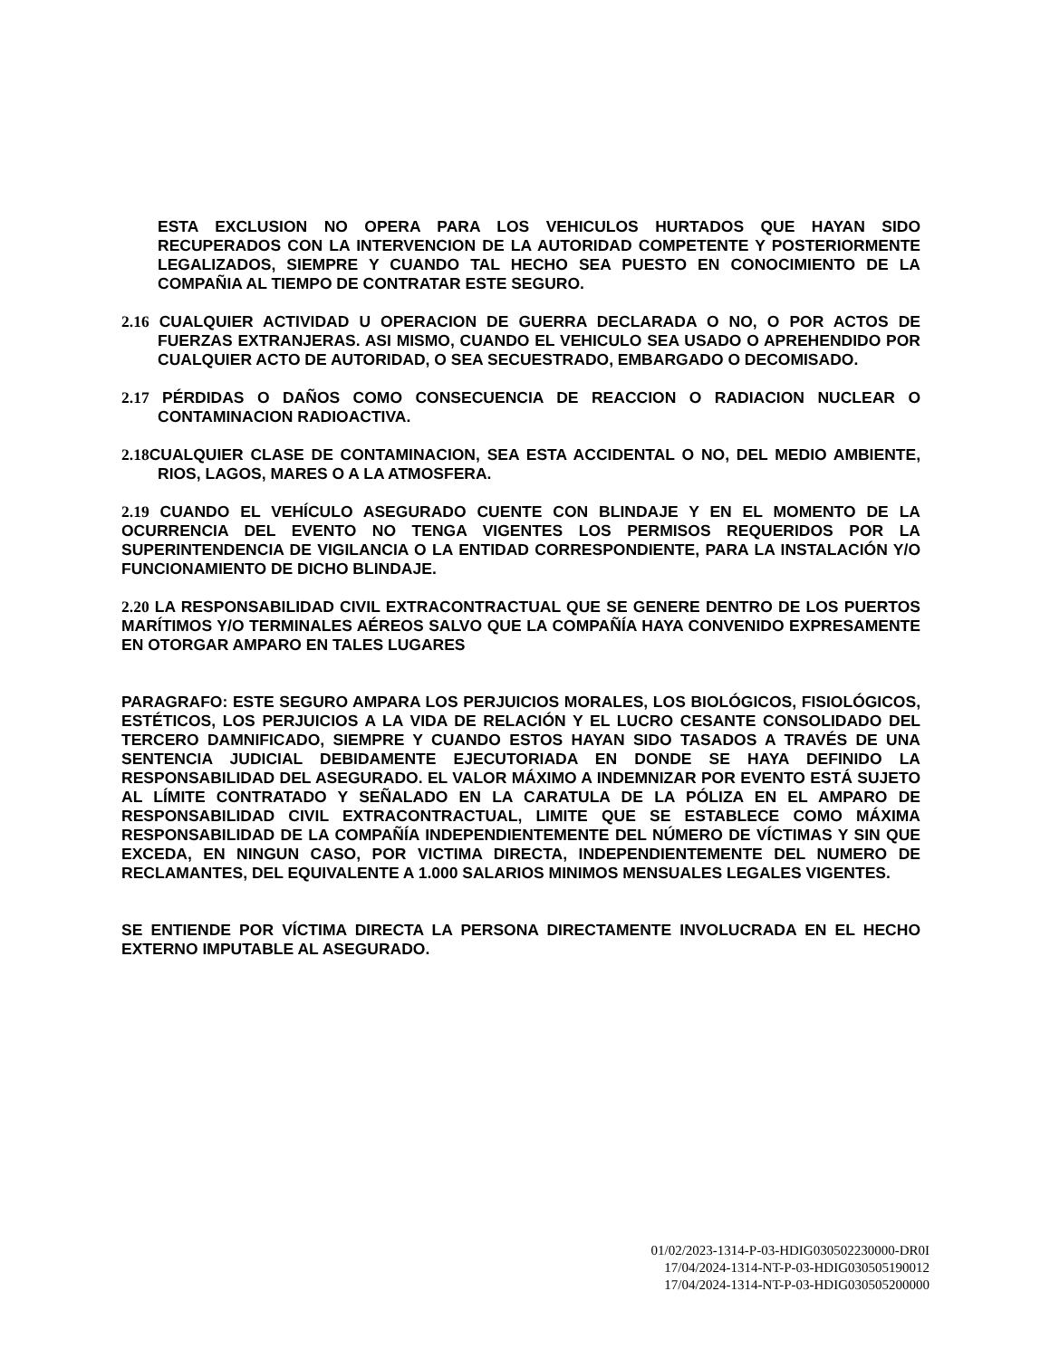ESTA EXCLUSION NO OPERA PARA LOS VEHICULOS HURTADOS QUE HAYAN SIDO RECUPERADOS CON LA INTERVENCION DE LA AUTORIDAD COMPETENTE Y POSTERIORMENTE LEGALIZADOS, SIEMPRE Y CUANDO TAL HECHO SEA PUESTO EN CONOCIMIENTO DE LA COMPAÑIA AL TIEMPO DE CONTRATAR ESTE SEGURO.
2.16 CUALQUIER ACTIVIDAD U OPERACION DE GUERRA DECLARADA O NO, O POR ACTOS DE FUERZAS EXTRANJERAS. ASI MISMO, CUANDO EL VEHICULO SEA USADO O APREHENDIDO POR CUALQUIER ACTO DE AUTORIDAD, O SEA SECUESTRADO, EMBARGADO O DECOMISADO.
2.17 PÉRDIDAS O DAÑOS COMO CONSECUENCIA DE REACCION O RADIACION NUCLEAR O CONTAMINACION RADIOACTIVA.
2.18 CUALQUIER CLASE DE CONTAMINACION, SEA ESTA ACCIDENTAL O NO, DEL MEDIO AMBIENTE, RIOS, LAGOS, MARES O A LA ATMOSFERA.
2.19 CUANDO EL VEHÍCULO ASEGURADO CUENTE CON BLINDAJE Y EN EL MOMENTO DE LA OCURRENCIA DEL EVENTO NO TENGA VIGENTES LOS PERMISOS REQUERIDOS POR LA SUPERINTENDENCIA DE VIGILANCIA O LA ENTIDAD CORRESPONDIENTE, PARA LA INSTALACIÓN Y/O FUNCIONAMIENTO DE DICHO BLINDAJE.
2.20 LA RESPONSABILIDAD CIVIL EXTRACONTRACTUAL QUE SE GENERE DENTRO DE LOS PUERTOS MARÍTIMOS Y/O TERMINALES AÉREOS SALVO QUE LA COMPAÑÍA HAYA CONVENIDO EXPRESAMENTE EN OTORGAR AMPARO EN TALES LUGARES
PARAGRAFO: ESTE SEGURO AMPARA LOS PERJUICIOS MORALES, LOS BIOLÓGICOS, FISIOLÓGICOS, ESTÉTICOS, LOS PERJUICIOS A LA VIDA DE RELACIÓN Y EL LUCRO CESANTE CONSOLIDADO DEL TERCERO DAMNIFICADO, SIEMPRE Y CUANDO ESTOS HAYAN SIDO TASADOS A TRAVÉS DE UNA SENTENCIA JUDICIAL DEBIDAMENTE EJECUTORIADA EN DONDE SE HAYA DEFINIDO LA RESPONSABILIDAD DEL ASEGURADO. EL VALOR MÁXIMO A INDEMNIZAR POR EVENTO ESTÁ SUJETO AL LÍMITE CONTRATADO Y SEÑALADO EN LA CARATULA DE LA PÓLIZA EN EL AMPARO DE RESPONSABILIDAD CIVIL EXTRACONTRACTUAL, LIMITE QUE SE ESTABLECE COMO MÁXIMA RESPONSABILIDAD DE LA COMPAÑÍA INDEPENDIENTEMENTE DEL NÚMERO DE VÍCTIMAS Y SIN QUE EXCEDA, EN NINGUN CASO, POR VICTIMA DIRECTA, INDEPENDIENTEMENTE DEL NUMERO DE RECLAMANTES, DEL EQUIVALENTE A 1.000 SALARIOS MINIMOS MENSUALES LEGALES VIGENTES.
SE ENTIENDE POR VÍCTIMA DIRECTA LA PERSONA DIRECTAMENTE INVOLUCRADA EN EL HECHO EXTERNO IMPUTABLE AL ASEGURADO.
01/02/2023-1314-P-03-HDIG030502230000-DR0I
17/04/2024-1314-NT-P-03-HDIG030505190012
17/04/2024-1314-NT-P-03-HDIG030505200000